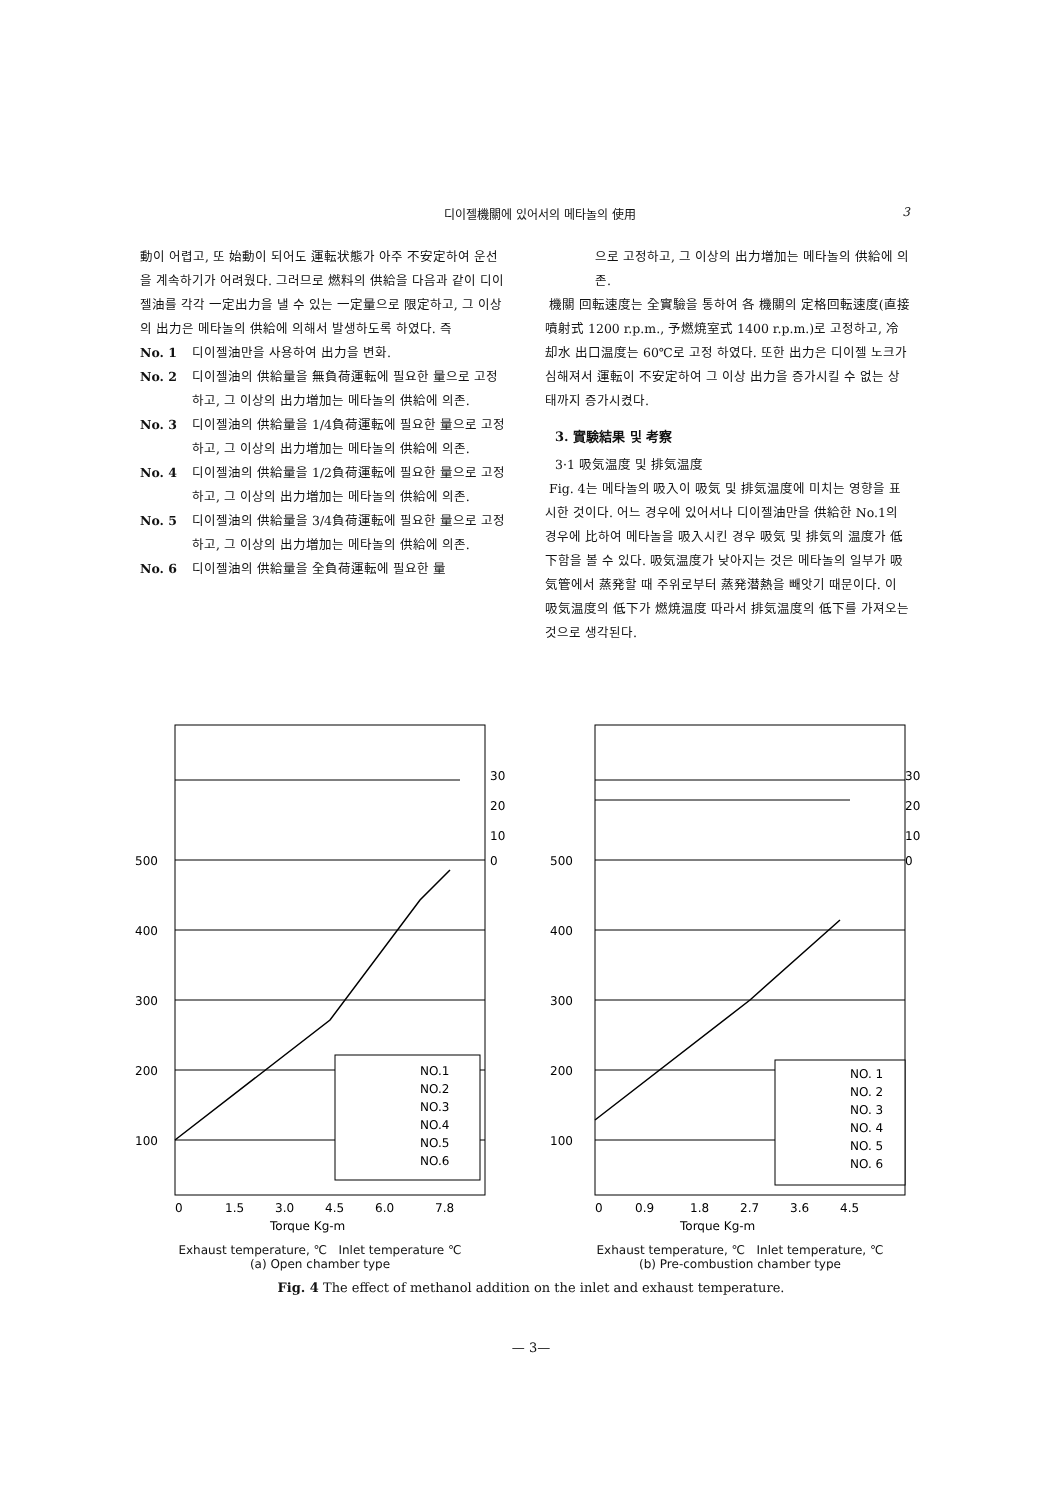디이젤機關에 있어서의 메타놀의 使用 3
動이 어렵고, 또 始動이 되어도 運転状態가 아주 不安定하여 운선을 계속하기가 어려웠다. 그러므로 燃料의 供給을 다음과 같이 디이젤油를 각각 一定出力을 낼 수 있는 一定量으로 限定하고, 그 이상의 出力은 메타놀의 供給에 의해서 발생하도록 하였다. 즉
No. 1 디이젤油만을 사용하여 出力을 변화.
No. 2 디이젤油의 供給量을 無負荷運転에 필요한 量으로 고정하고, 그 이상의 出力増加는 메타놀의 供給에 의존.
No. 3 디이젤油의 供給量을 1/4負荷運転에 필요한 量으로 고정하고, 그 이상의 出力増加는 메타놀의 供給에 의존.
No. 4 디이젤油의 供給量을 1/2負荷運転에 필요한 量으로 고정하고, 그 이상의 出力増加는 메타놀의 供給에 의존.
No. 5 디이젤油의 供給量을 3/4負荷運転에 필요한 量으로 고정하고, 그 이상의 出力増加는 메타놀의 供給에 의존.
No. 6 디이젤油의 供給量을 全負荷運転에 필요한 量
으로 고정하고, 그 이상의 出力増加는 메타놀의 供給에 의존.
機關 回転速度는 全實驗을 통하여 各 機關의 定格回転速度(直接噴射式 1200 r.p.m., 予燃焼室式 1400 r.p.m.)로 고정하고, 冷却水 出口温度는 60℃로 고정 하였다. 또한 出力은 디이젤 노크가 심해져서 運転이 不安定하여 그 이상 出力을 증가시킬 수 없는 상태까지 증가시켰다.
3. 實験結果 및 考察
3·1 吸気温度 및 排気温度
Fig. 4는 메타놀의 吸入이 吸気 및 排気温度에 미치는 영향을 표시한 것이다. 어느 경우에 있어서나 디이젤油만을 供給한 No.1의 경우에 比하여 메타놀을 吸入시킨 경우 吸気 및 排気의 温度가 低下함을 볼 수 있다. 吸気温度가 낮아지는 것은 메타놀의 일부가 吸気管에서 蒸発할 때 주위로부터 蒸発潜熱을 빼앗기 때문이다. 이 吸気温度의 低下가 燃焼温度 따라서 排気温度의 低下를 가져오는 것으로 생각된다.
500
400
300
200
100
30
20
10
0
NO.1
NO.2
NO.3
NO.4
NO.5
NO.6
0
1.5
3.0
4.5
6.0
7.8
Torque Kg-m
Exhaust temperature, ℃ Inlet temperature ℃
(a) Open chamber type
500
400
300
200
100
30
20
10
0
NO. 1
NO. 2
NO. 3
NO. 4
NO. 5
NO. 6
0
0.9
1.8
2.7
3.6
4.5
Torque Kg-m
Exhaust temperature, ℃ Inlet temperature, ℃
(b) Pre-combustion chamber type
Fig. 4 The effect of methanol addition on the inlet and exhaust temperature.
— 3—